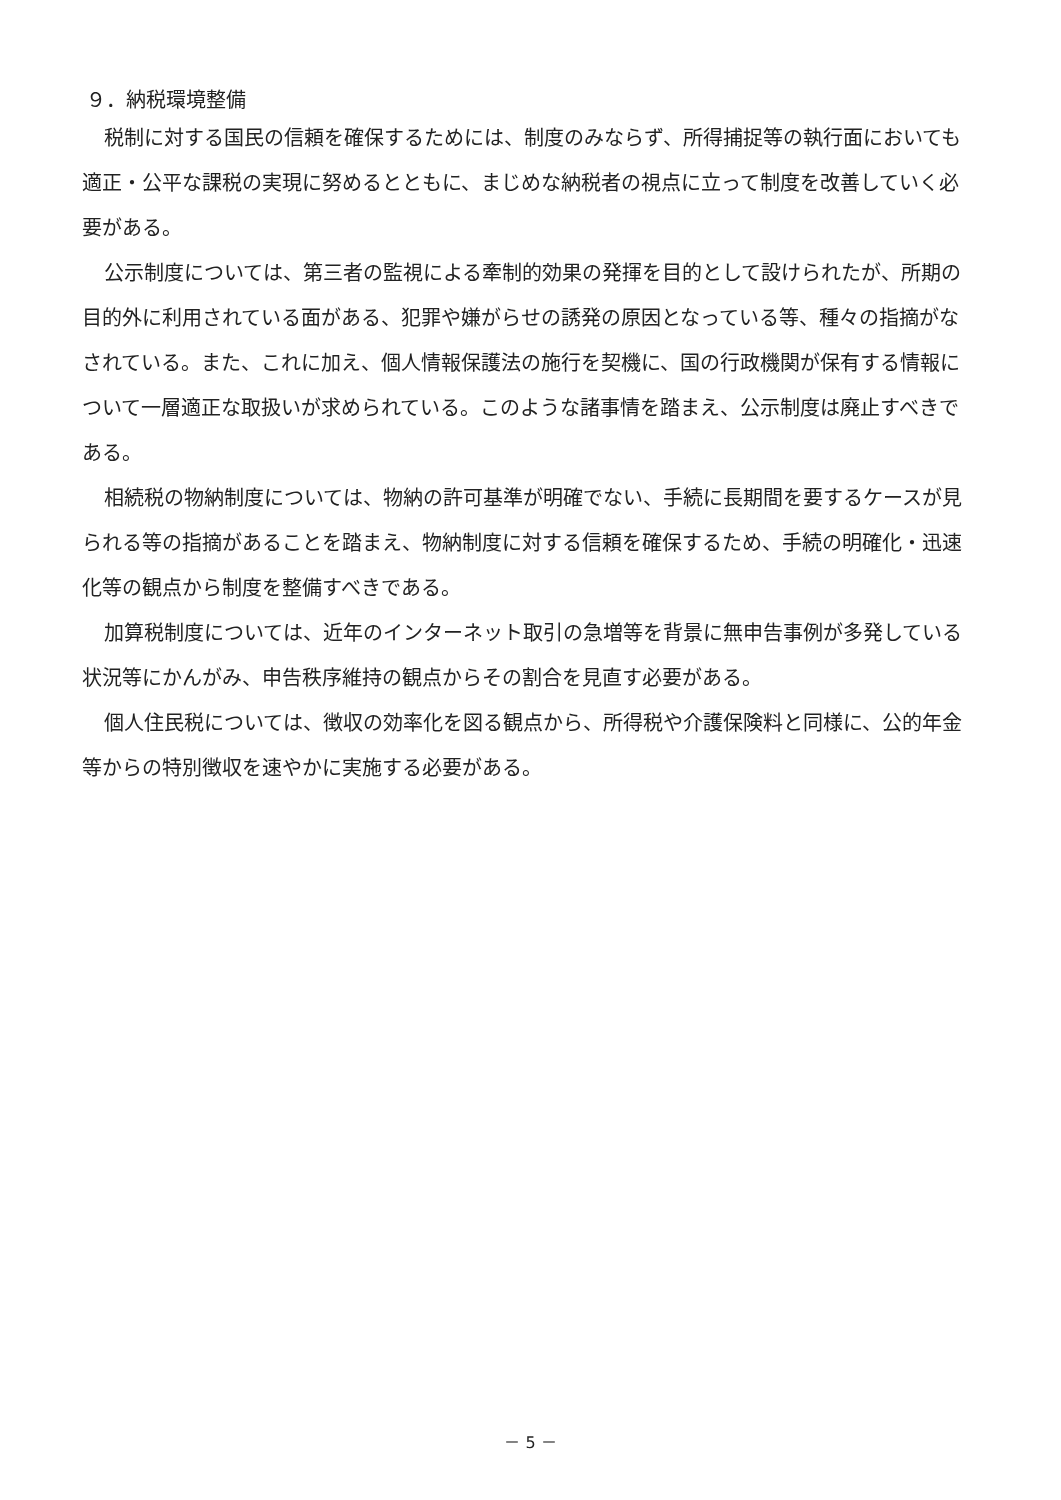９．納税環境整備
税制に対する国民の信頼を確保するためには、制度のみならず、所得捕捉等の執行面においても適正・公平な課税の実現に努めるとともに、まじめな納税者の視点に立って制度を改善していく必要がある。
公示制度については、第三者の監視による牽制的効果の発揮を目的として設けられたが、所期の目的外に利用されている面がある、犯罪や嫌がらせの誘発の原因となっている等、種々の指摘がなされている。また、これに加え、個人情報保護法の施行を契機に、国の行政機関が保有する情報について一層適正な取扱いが求められている。このような諸事情を踏まえ、公示制度は廃止すべきである。
相続税の物納制度については、物納の許可基準が明確でない、手続に長期間を要するケースが見られる等の指摘があることを踏まえ、物納制度に対する信頼を確保するため、手続の明確化・迅速化等の観点から制度を整備すべきである。
加算税制度については、近年のインターネット取引の急増等を背景に無申告事例が多発している状況等にかんがみ、申告秩序維持の観点からその割合を見直す必要がある。
個人住民税については、徴収の効率化を図る観点から、所得税や介護保険料と同様に、公的年金等からの特別徴収を速やかに実施する必要がある。
－ 5 －